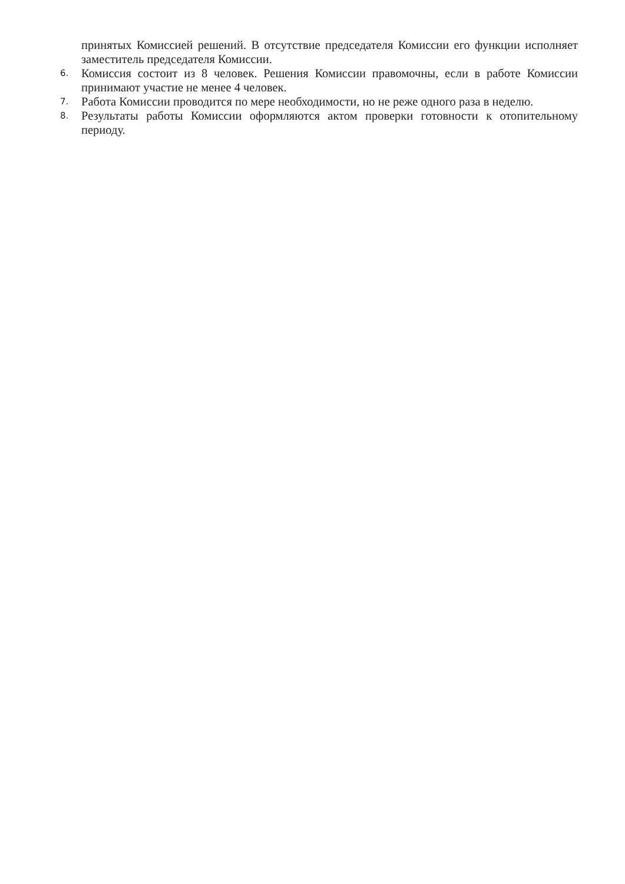принятых Комиссией решений. В отсутствие председателя Комиссии его функции исполняет заместитель председателя Комиссии.
6.
Комиссия состоит из 8 человек. Решения Комиссии правомочны, если в работе Комиссии принимают участие не менее 4 человек.
7.
Работа Комиссии проводится по мере необходимости, но не реже одного раза в неделю.
8.
Результаты работы Комиссии оформляются актом проверки готовности к отопительному периоду.